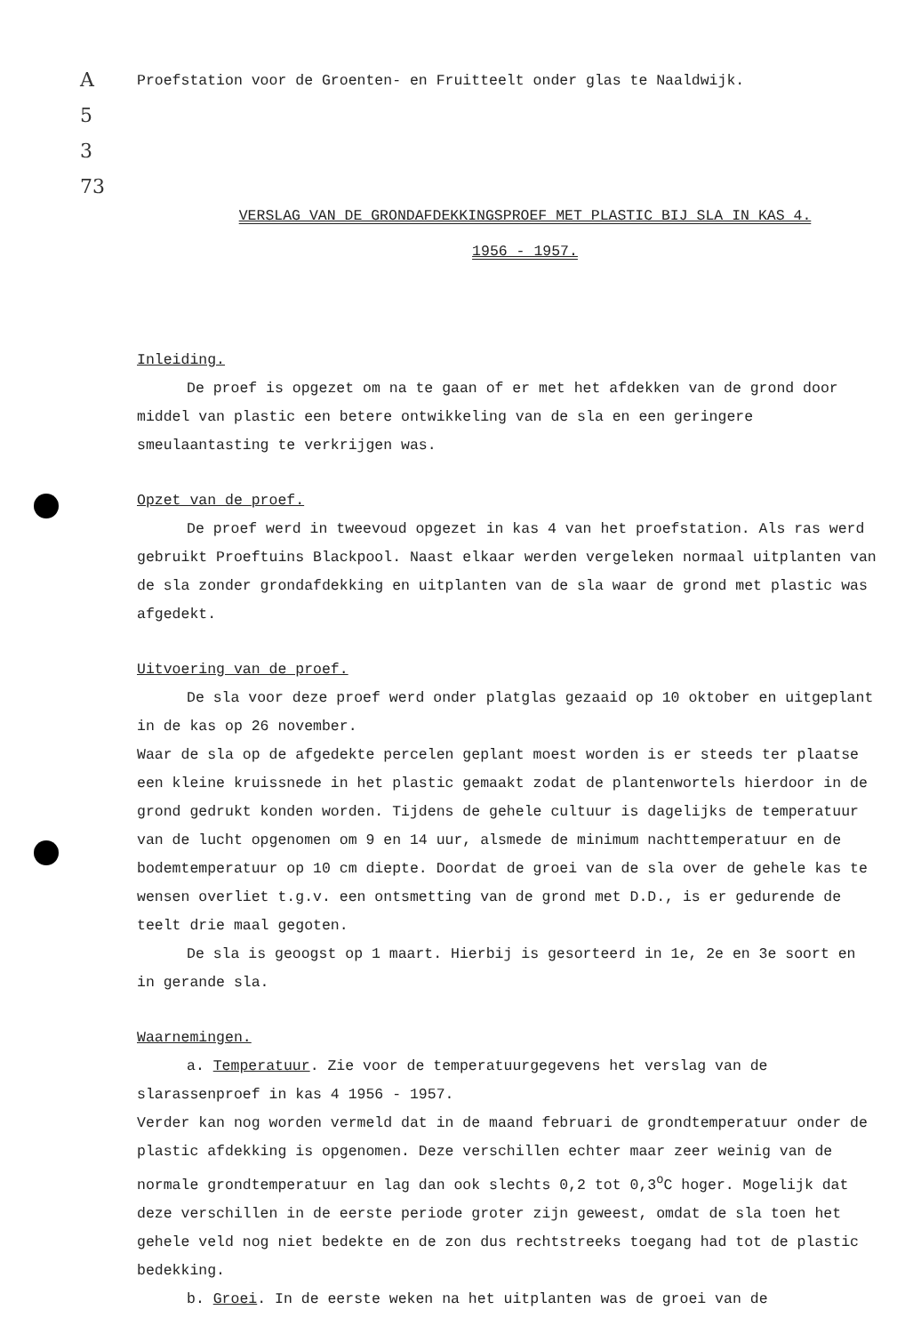A
5
3
73
Proefstation voor de Groenten- en Fruitteelt onder glas te Naaldwijk.
VERSLAG VAN DE GRONDAFDEKKINGSPROEF MET PLASTIC BIJ SLA IN KAS 4.
1956 - 1957.
Inleiding.
De proef is opgezet om na te gaan of er met het afdekken van de grond door middel van plastic een betere ontwikkeling van de sla en een geringere smeulaantasting te verkrijgen was.
Opzet van de proef.
De proef werd in tweevoud opgezet in kas 4 van het proefstation. Als ras werd gebruikt Proeftuins Blackpool. Naast elkaar werden vergeleken normaal uitplanten van de sla zonder grondafdekking en uitplanten van de sla waar de grond met plastic was afgedekt.
Uitvoering van de proef.
De sla voor deze proef werd onder platglas gezaaid op 10 oktober en uitgeplant in de kas op 26 november.
Waar de sla op de afgedekte percelen geplant moest worden is er steeds ter plaatse een kleine kruissnede in het plastic gemaakt zodat de plantenwortels hierdoor in de grond gedrukt konden worden. Tijdens de gehele cultuur is dagelijks de temperatuur van de lucht opgenomen om 9 en 14 uur, alsmede de minimum nachttemperatuur en de bodemtemperatuur op 10 cm diepte. Doordat de groei van de sla over de gehele kas te wensen overliet t.g.v. een ontsmetting van de grond met D.D., is er gedurende de teelt drie maal gegoten.
De sla is geoogst op 1 maart. Hierbij is gesorteerd in 1e, 2e en 3e soort en in gerande sla.
Waarnemingen.
a. Temperatuur. Zie voor de temperatuurgegevens het verslag van de slarassenproef in kas 4 1956 - 1957.
Verder kan nog worden vermeld dat in de maand februari de grondtemperatuur onder de plastic afdekking is opgenomen. Deze verschillen echter maar zeer weinig van de normale grondtemperatuur en lag dan ook slechts 0,2 tot 0,3<sup>o</sup>C hoger. Mogelijk dat deze verschillen in de eerste periode groter zijn geweest, omdat de sla toen het gehele veld nog niet bedekte en de zon dus rechtstreeks toegang had tot de plastic bedekking.
b. Groei. In de eerste weken na het uitplanten was de groei van de